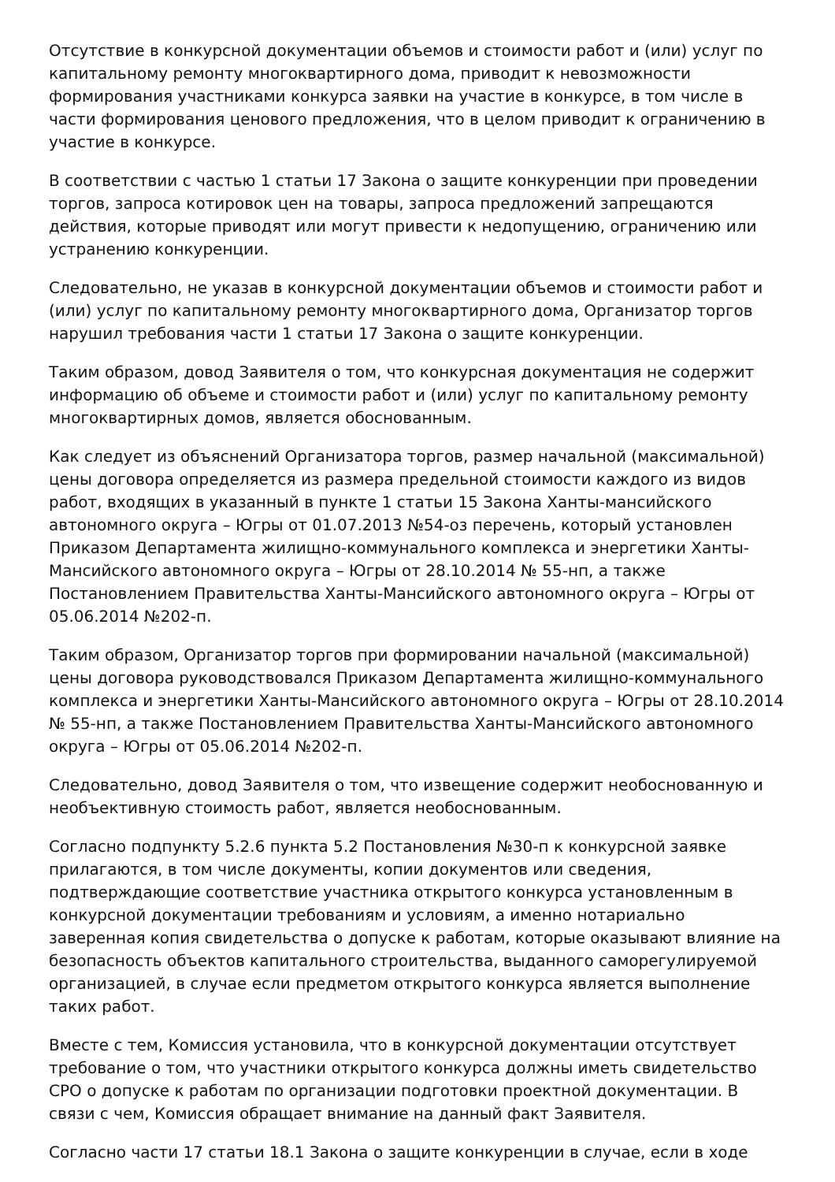Отсутствие в конкурсной документации объемов и стоимости работ и (или) услуг по капитальному ремонту многоквартирного дома, приводит к невозможности формирования участниками конкурса заявки на участие в конкурсе, в том числе в части формирования ценового предложения, что в целом приводит к ограничению в участие в конкурсе.
В соответствии с частью 1 статьи 17 Закона о защите конкуренции при проведении торгов, запроса котировок цен на товары, запроса предложений запрещаются действия, которые приводят или могут привести к недопущению, ограничению или устранению конкуренции.
Следовательно, не указав в конкурсной документации объемов и стоимости работ и (или) услуг по капитальному ремонту многоквартирного дома, Организатор торгов нарушил требования части 1 статьи 17 Закона о защите конкуренции.
Таким образом, довод Заявителя о том, что конкурсная документация не содержит информацию об объеме и стоимости работ и (или) услуг по капитальному ремонту многоквартирных домов, является обоснованным.
Как следует из объяснений Организатора торгов, размер начальной (максимальной) цены договора определяется из размера предельной стоимости каждого из видов работ, входящих в указанный в пункте 1 статьи 15 Закона Ханты-мансийского автономного округа – Югры от 01.07.2013 №54-оз перечень, который установлен Приказом Департамента жилищно-коммунального комплекса и энергетики Ханты-Мансийского автономного округа – Югры от 28.10.2014 № 55-нп, а также Постановлением Правительства Ханты-Мансийского автономного округа – Югры от 05.06.2014 №202-п.
Таким образом, Организатор торгов при формировании начальной (максимальной) цены договора руководствовался Приказом Департамента жилищно-коммунального комплекса и энергетики Ханты-Мансийского автономного округа – Югры от 28.10.2014 № 55-нп, а также Постановлением Правительства Ханты-Мансийского автономного округа – Югры от 05.06.2014 №202-п.
Следовательно, довод Заявителя о том, что извещение содержит необоснованную и необъективную стоимость работ, является необоснованным.
Согласно подпункту 5.2.6 пункта 5.2 Постановления №30-п к конкурсной заявке прилагаются, в том числе документы, копии документов или сведения, подтверждающие соответствие участника открытого конкурса установленным в конкурсной документации требованиям и условиям, а именно нотариально заверенная копия свидетельства о допуске к работам, которые оказывают влияние на безопасность объектов капитального строительства, выданного саморегулируемой организацией, в случае если предметом открытого конкурса является выполнение таких работ.
Вместе с тем, Комиссия установила, что в конкурсной документации отсутствует требование о том, что участники открытого конкурса должны иметь свидетельство СРО о допуске к работам по организации подготовки проектной документации. В связи с чем, Комиссия обращает внимание на данный факт Заявителя.
Согласно части 17 статьи 18.1 Закона о защите конкуренции в случае, если в ходе